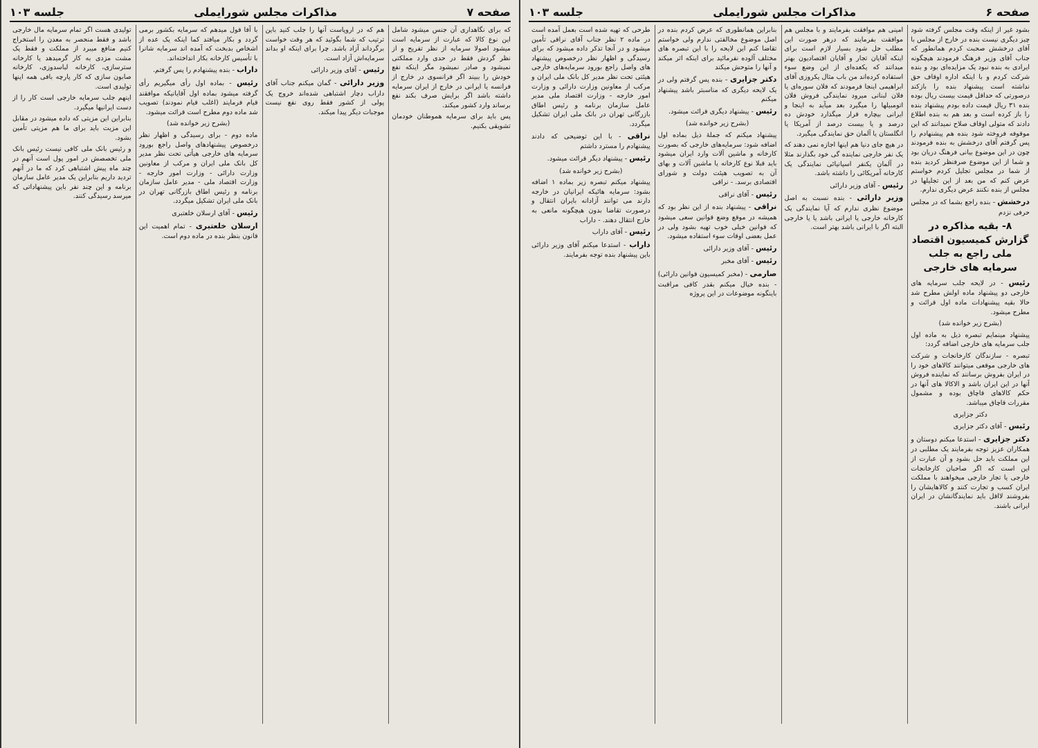صفحه ۶ مذاکرات مجلس شورایملی جلسه ۱۰۳
بشود غیر از اینکه وقت مجلس گرفته شود چیز دیگری نیست بنده در خارج از مجلس با آقای درخشش صحبت کردم همانطور که جناب آقای وزیر فرهنگ فرمودند هیچگونه ایرادی به بنده نبود یک مزایده‌ای بود و بنده شرکت کردم و با اینکه اداره اوقاف حق نداشته است پیشنهاد بنده را بازکند درصورتی که حداقل قیمت بیست ریال بوده بنده ۳۱ ریال قیمت داده بودم پیشنهاد بنده را باز کرده است و بعد هم به بنده اطلاع دادند که متولی اوقاف صلاح نمیدانند که این موقوفه فروخته شود بنده هم پیشنهادم را پس گرفتم آقای درخشش به بنده فرمودند چون در این موضوع بیانی فرهنگ دریان بود و شما از این موضوع صرفنظر کردید بنده از شما در مجلس تجلیل کردم خواستم عرض کنم که من بعد از این تجلیلها در مجلس از بنده نکنند عرض دیگری ندارم.
درخشش - بنده راجع بشما که در مجلس حرفی نزدم
۸- بقیه مذاکره در گزارش کمیسیون اقتصاد ملی راجع به جلب سرمایه های خارجی
رئیس - در لایحه جلب سرمایه های خارجی دو پیشنهاد ماده اولش مطرح شد حالا بقیه پیشنهادات ماده اول قرائت و مطرح میشود.
(بشرح زیر خوانده شد)
پیشنهاد مینمایم تبصره ذیل به ماده اول جلب سرمایه های خارجی اضافه گردد:
تبصره - سازندگان کارخانجات و شرکت های خارجی موقعی میتوانند کالاهای خود را در ایران بفروش برسانند که نماینده فروش آنها در این ایران باشد و الاکالا های آنها در حکم کالاهای قاچاق بوده و مشمول مقررات قاچاق میباشد.
دکتر جزایری
رئیس - آقای دکتر جزایری
دکتر جزایری - استدعا میکنم دوستان و همکاران عزیز توجه بفرمایند یک مطلبی در این مملکت باید حل بشود و آن عبارت از این است که اگر صاحبان کارخانجات خارجی یا تجار خارجی میخواهند با مملکت ایران کسب و تجارت کنند و کالاهایشان را بفروشند لااقل باید نمایندگانشان در ایران ایرانی باشند.
امینی هم موافقت بفرمایند و با مجلس هم موافقت بفرمایند که درهر صورت این مطلب حل شود بسیار لازم است برای اینکه آقایان تجار و آقایان اقتصادیون بهتر میدانند که یکعده‌ای از این وضع سوء استفاده کرده‌اند من باب مثال یکروزی آقای ابراهیمی اینجا فرمودند که فلان سوره‌ای یا فلان لبنانی میرود نمایندگی فروش فلان اتومبیلها را میگیرد بعد میآید به اینجا و ایرانی بیچاره قرار میگذارد خودش ده درصد و یا بیست درصد از آمریکا یا انگلستان یا آلمان حق نمایندگی میگیرد.
در هیچ جای دنیا هم اینها اجازه نمی دهند که یک نفر خارجی نماینده گی خود بگذارند مثلا در آلمان یکنفر اسپانیائی نمایندگی یک کارخانه آمریکائی را داشته باشد.
رئیس - آقای وزیر دارائی
وزیر دارائی - بنده نسبت به اصل موضوع نظری ندارم که آیا نمایندگی یک کارخانه خارجی یا ایرانی باشد یا یا خارجی البته اگر با ایرانی باشد بهتر است.
بنابراین همانطوری که عرض کردم بنده در اصل موضوع مخالفتی ندارم ولی خواستم تقاضا کنم این لایحه را با این تبصره های مختلف آلوده نفرمائید برای اینکه اثر میکند و آنها را متوحش میکند
دکتر جزایری - بنده پس گرفتم ولی در یک لایحه دیگری که مناسبتر باشد پیشنهاد میکنم
رئیس - پیشنهاد دیگری قرائت میشود.
(بشرح زیر خوانده شد)
پیشنهاد میکنم که جملهٔ ذیل بماده اول اضافه شود: سرمایه‌های خارجی که بصورت کارخانه و ماشین آلات وارد ایران میشود باید قبلا نوع کارخانه یا ماشین آلات و بهای آن به تصویب هیئت دولت و شورای اقتصادی برسد. - نراقی
رئیس - آقای نراقی
نراقی - پیشنهاد بنده از این نظر بود که همیشه در موقع وضع قوانین سعی میشود که قوانین خیلی خوب تهیه بشود ولی در عمل بعضی اوقات سوء استفاده میشود.
رئیس - آقای وزیر دارائی
رئیس - آقای مخبر
صارمی - (مخبر کمیسیون قوانین دارائی) - بنده خیال میکنم بقدر کافی مراقبت باینگونه موضوعات در این پروژه
طرحی که تهیه شده است بعمل آمده است در ماده ۲ نظر جناب آقای نراقی تأمین میشود و در آنجا تذکر داده میشود که برای رسیدگی و اظهار نظر درخصوص پیشنهاد های واصل راجع بورود سرمایه‌های خارجی هیئتی تحت نظر مدیر کل بانک ملی ایران و مرکب از معاونین وزارت دارائی و وزارت امور خارجه - وزارت اقتصاد ملی مدیر عامل سازمان برنامه و رئیس اطاق بازرگانی تهران در بانک ملی ایران تشکیل میگردد.
نراقی - با این توضیحی که دادند پیشنهادم را مسترد داشتم
رئیس - پیشنهاد دیگر قرائت میشود.
(بشرح زیر خوانده شد)
پیشنهاد میکنم تبصره زیر بماده ۱ اضافه بشود: سرمایه هائیکه ایرانیان در خارجه دارند می توانند آزادانه بایران انتقال و درصورت تقاضا بدون هیچگونه مانعی به خارج انتقال دهند. - داراب
رئیس - آقای داراب
داراب - استدعا میکنم آقای وزیر دارائی باین پیشنهاد بنده توجه بفرمایند.
صفحه ۷ مذاکرات مجلس شورایملی جلسه ۱۰۳
که برای نگاهداری آن جنس میشود شامل این نوع کالا که عبارت از سرمایه است میشود اصولا سرمایه از نظر تفریح و از نظر گردش فقط در حدی وارد مملکتی نمیشود و صادر نمیشود مگر اینکه نفع خودش را ببیند اگر فرانسوی در خارج از فرانسه یا ایرانی در خارج از ایران سرمایه داشته باشد اگر برایش صرف بکند نفع برساند وارد کشور میکند.
پس باید برای سرمایه هموطنان خودمان تشویقی بکنیم.
هم که در اروپاست آنها را جلب کنید باین ترتیب که شما بگوئید که هر وقت خواست برگرداند آزاد باشد. چرا برای اینکه او بداند سرمایه‌اش آزاد است.
رئیس - آقای وزیر دارائی
وزیر دارائی - گمان میکنم جناب آقای داراب دچار اشتباهی شده‌اند خروج یک پولی از کشور فقط روی نفع نیست موجبات دیگر پیدا میکند.
با آقا قول میدهم که سرمایه بکشور برمی گردد و بکار میافتد کما اینکه یک عده از اشخاص بدبخت که آمده اند سرمایه شانرا با تأسیس کارخانه بکار انداخته‌اند.
داراب - بنده پیشنهادم را پس گرفتم.
رئیس - بماده اول رأی میگیریم رأی گرفته میشود بماده اول آقایانیکه موافقند قیام فرمایند (اغلب قیام نمودند) تصویب شد ماده دوم مطرح است قرائت میشود.
(بشرح زیر خوانده شد)
ماده دوم - برای رسیدگی و اظهار نظر درخصوص پیشنهادهای واصل راجع بورود سرمایه های خارجی هیأتی تحت نظر مدیر کل بانک ملی ایران و مرکب از معاونین وزارت دارائی - وزارت امور خارجه - وزارت اقتصاد ملی - مدیر عامل سازمان برنامه و رئیس اطاق بازرگانی تهران در بانک ملی ایران تشکیل میگردد.
رئیس - آقای ارسلان خلعتبری
ارسلان خلعتبری - تمام اهمیت این قانون بنظر بنده در ماده دوم است.
تولیدی هست اگر تمام سرمایه مال خارجی باشد و فقط منحصر به معدن را استخراج کنیم منافع میبرد از مملکت و فقط یک مشت مزدی به کار گرمیدهد یا کارخانه سترسازی، کارخانه لباسدوزی، کارخانه صابون سازی که کار پارچه بافی همه اینها تولیدی است.
اینهم جلب سرمایه خارجی است کار را از دست ایرانیها میگیرد.
بنابراین این مزیتی که داده میشود در مقابل این مزیت باید برای ما هم مزیتی تأمین بشود.
و رئیس بانک ملی کافی نیست رئیس بانک ملی تخصصش در امور پول است آنهم در چند ماه پیش اشتباهی کرد که ما در آنهم تردید داریم بنابراین یک مدیر عامل سازمان برنامه و این چند نفر باین پیشنهاداتی که میرسد رسیدگی کنند.